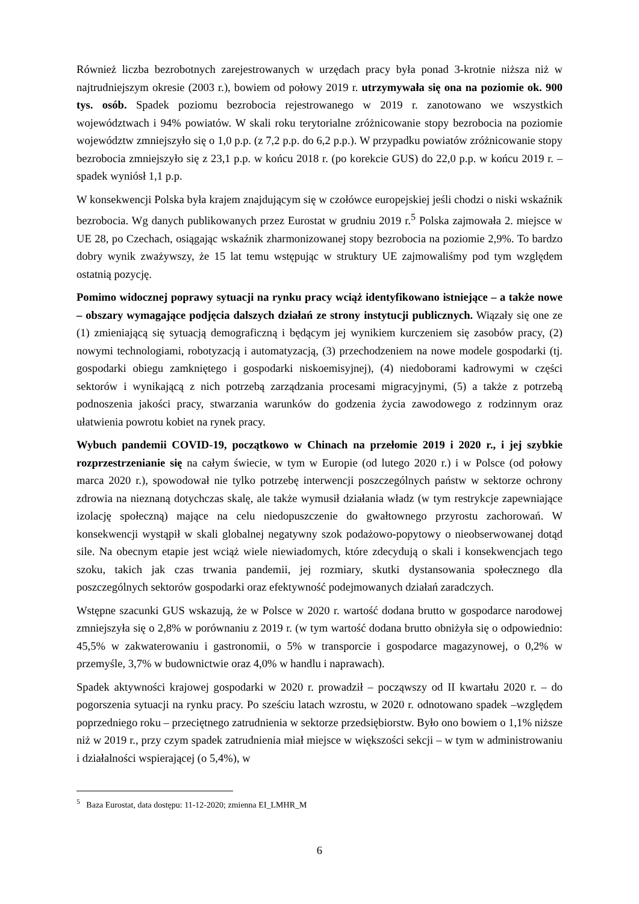Również liczba bezrobotnych zarejestrowanych w urzędach pracy była ponad 3-krotnie niższa niż w najtrudniejszym okresie (2003 r.), bowiem od połowy 2019 r. utrzymywała się ona na poziomie ok. 900 tys. osób. Spadek poziomu bezrobocia rejestrowanego w 2019 r. zanotowano we wszystkich województwach i 94% powiatów. W skali roku terytorialne zróżnicowanie stopy bezrobocia na poziomie województw zmniejszyło się o 1,0 p.p. (z 7,2 p.p. do 6,2 p.p.). W przypadku powiatów zróżnicowanie stopy bezrobocia zmniejszyło się z 23,1 p.p. w końcu 2018 r. (po korekcie GUS) do 22,0 p.p. w końcu 2019 r. – spadek wyniósł 1,1 p.p.
W konsekwencji Polska była krajem znajdującym się w czołówce europejskiej jeśli chodzi o niski wskaźnik bezrobocia. Wg danych publikowanych przez Eurostat w grudniu 2019 r.<sup>5</sup> Polska zajmowała 2. miejsce w UE 28, po Czechach, osiągając wskaźnik zharmonizowanej stopy bezrobocia na poziomie 2,9%. To bardzo dobry wynik zważywszy, że 15 lat temu wstępując w struktury UE zajmowaliśmy pod tym względem ostatnią pozycję.
Pomimo widocznej poprawy sytuacji na rynku pracy wciąż identyfikowano istniejące – a także nowe – obszary wymagające podjęcia dalszych działań ze strony instytucji publicznych. Wiązały się one ze (1) zmieniającą się sytuacją demograficzną i będącym jej wynikiem kurczeniem się zasobów pracy, (2) nowymi technologiami, robotyzacją i automatyzacją, (3) przechodzeniem na nowe modele gospodarki (tj. gospodarki obiegu zamkniętego i gospodarki niskoemisyjnej), (4) niedoborami kadrowymi w części sektorów i wynikającą z nich potrzebą zarządzania procesami migracyjnymi, (5) a także z potrzebą podnoszenia jakości pracy, stwarzania warunków do godzenia życia zawodowego z rodzinnym oraz ułatwienia powrotu kobiet na rynek pracy.
Wybuch pandemii COVID-19, początkowo w Chinach na przełomie 2019 i 2020 r., i jej szybkie rozprzestrzenianie się na całym świecie, w tym w Europie (od lutego 2020 r.) i w Polsce (od połowy marca 2020 r.), spowodował nie tylko potrzebę interwencji poszczególnych państw w sektorze ochrony zdrowia na nieznaną dotychczas skalę, ale także wymusił działania władz (w tym restrykcje zapewniające izolację społeczną) mające na celu niedopuszczenie do gwałtownego przyrostu zachorowań. W konsekwencji wystąpił w skali globalnej negatywny szok podażowo-popytowy o nieobserwowanej dotąd sile. Na obecnym etapie jest wciąż wiele niewiadomych, które zdecydują o skali i konsekwencjach tego szoku, takich jak czas trwania pandemii, jej rozmiary, skutki dystansowania społecznego dla poszczególnych sektorów gospodarki oraz efektywność podejmowanych działań zaradczych.
Wstępne szacunki GUS wskazują, że w Polsce w 2020 r. wartość dodana brutto w gospodarce narodowej zmniejszyła się o 2,8% w porównaniu z 2019 r. (w tym wartość dodana brutto obniżyła się o odpowiednio: 45,5% w zakwaterowaniu i gastronomii, o 5% w transporcie i gospodarce magazynowej, o 0,2% w przemyśle, 3,7% w budownictwie oraz 4,0% w handlu i naprawach).
Spadek aktywności krajowej gospodarki w 2020 r. prowadził – począwszy od II kwartału 2020 r. – do pogorszenia sytuacji na rynku pracy. Po sześciu latach wzrostu, w 2020 r. odnotowano spadek –względem poprzedniego roku – przeciętnego zatrudnienia w sektorze przedsiębiorstw. Było ono bowiem o 1,1% niższe niż w 2019 r., przy czym spadek zatrudnienia miał miejsce w większości sekcji – w tym w administrowaniu i działalności wspierającej (o 5,4%), w
<sup>5</sup> Baza Eurostat, data dostępu: 11-12-2020; zmienna EI_LMHR_M
6